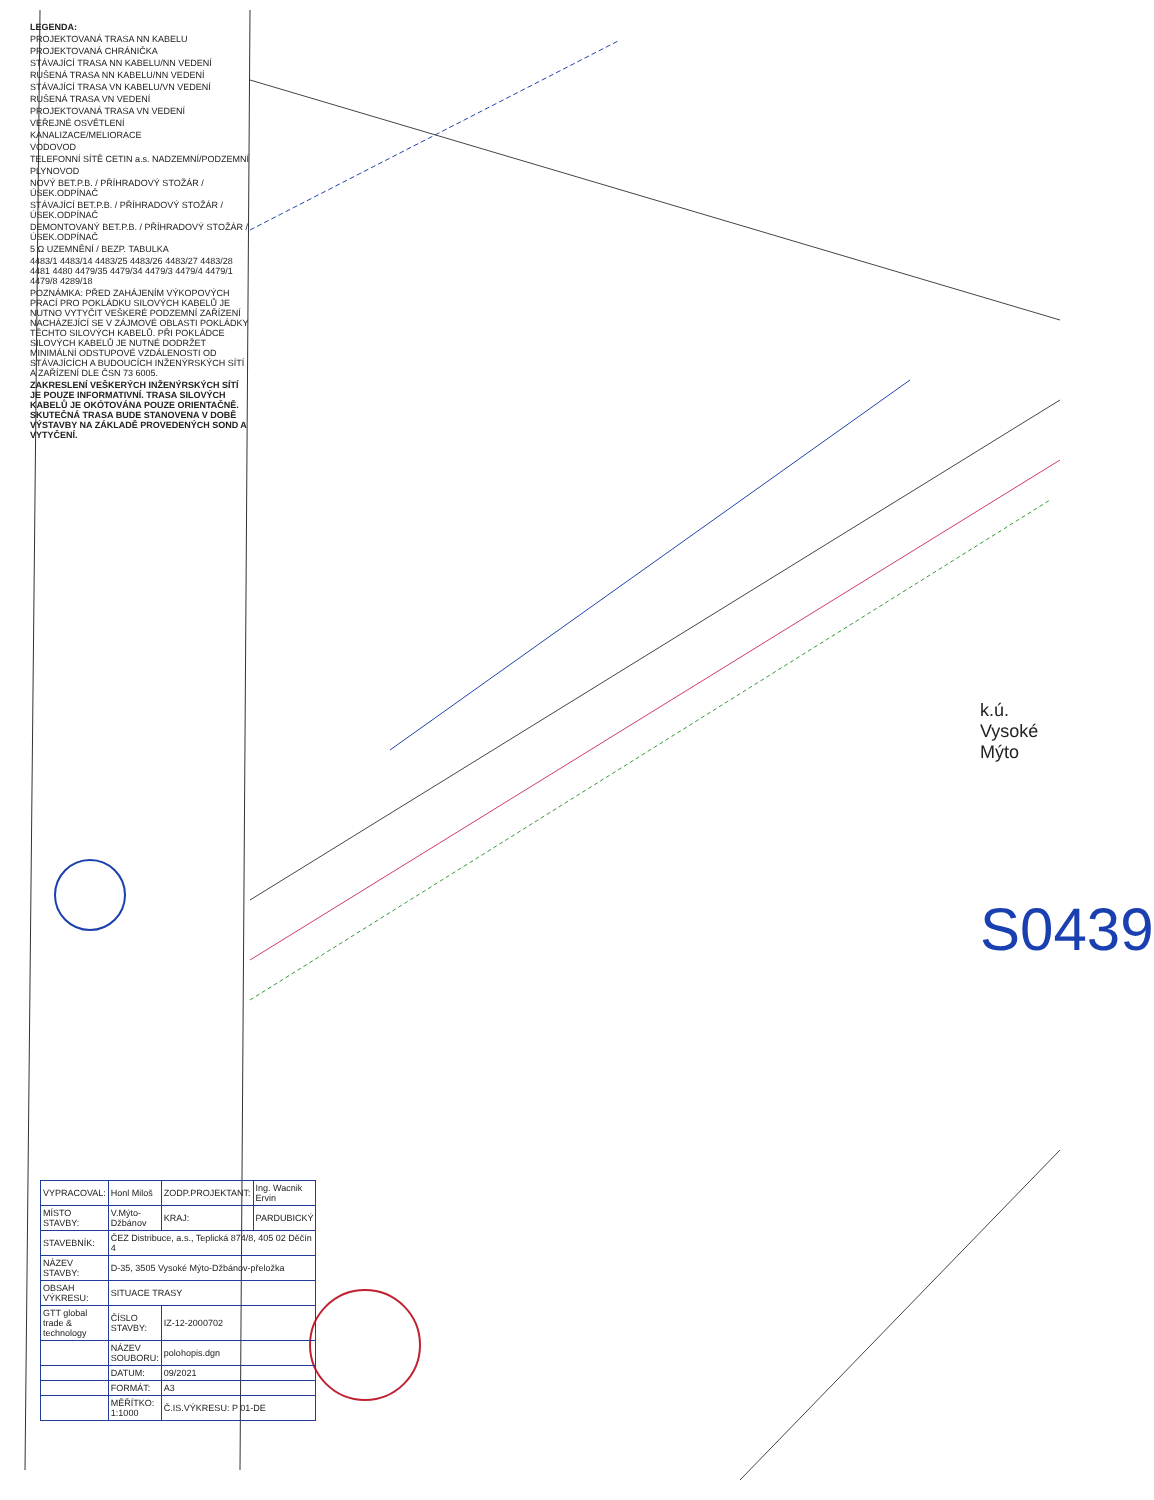LEGENDA:
PROJEKTOVANÁ TRASA NN KABELU
PROJEKTOVANÁ CHRÁNIČKA
STÁVAJÍCÍ TRASA NN KABELU/NN VEDENÍ
RUŠENÁ TRASA NN KABELU/NN VEDENÍ
STÁVAJÍCÍ TRASA VN KABELU/VN VEDENÍ
RUŠENÁ TRASA VN VEDENÍ
PROJEKTOVANÁ TRASA VN VEDENÍ
VEŘEJNÉ OSVĚTLENÍ
KANALIZACE/MELIORACE
VODOVOD
TELEFONNÍ SÍTĚ CETIN a.s. NADZEMNÍ/PODZEMNÍ
PLYNOVOD
NOVÝ BET.P.B. / PŘÍHRADOVÝ STOŽÁR / ÚSEK.ODPÍNAČ
STÁVAJÍCÍ BET.P.B. / PŘÍHRADOVÝ STOŽÁR / ÚSEK.ODPÍNAČ
DEMONTOVANÝ BET.P.B. / PŘÍHRADOVÝ STOŽÁR / ÚSEK.ODPÍNAČ
5 Ω UZEMNĚNÍ / BEZP. TABULKA
4483/1 4483/14 4483/25 4483/26 4483/27 4483/28 4481 4480 4479/35 4479/34 4479/3 4479/4 4479/1 4479/8 4289/18
POZNÁMKA: PŘED ZAHÁJENÍM VÝKOPOVÝCH PRACÍ PRO POKLÁDKU SILOVÝCH KABELŮ JE NUTNO VYTYČIT VEŠKERÉ PODZEMNÍ ZAŘÍZENÍ NACHÁZEJÍCÍ SE V ZÁJMOVÉ OBLASTI POKLÁDKY TĚCHTO SILOVÝCH KABELŮ. PŘI POKLÁDCE SILOVÝCH KABELŮ JE NUTNÉ DODRŽET MINIMÁLNÍ ODSTUPOVÉ VZDÁLENOSTI OD STÁVAJÍCÍCH A BUDOUCÍCH INŽENÝRSKÝCH SÍTÍ A ZAŘÍZENÍ DLE ČSN 73 6005.
ZAKRESLENÍ VEŠKERÝCH INŽENÝRSKÝCH SÍTÍ JE POUZE INFORMATIVNÍ. TRASA SILOVÝCH KABELŮ JE OKÓTOVÁNA POUZE ORIENTAČNĚ. SKUTEČNÁ TRASA BUDE STANOVENA V DOBĚ VÝSTAVBY NA ZÁKLADĚ PROVEDENÝCH SOND A VYTYČENÍ.
k.ú. Vysoké Mýto
S0439
| VYPRACOVAL: | Honl Miloš | ZODP.PROJEKTANT: | Ing. Wacnik Ervin |
| MÍSTO STAVBY: | V.Mýto-Džbánov | KRAJ: | PARDUBICKÝ |
| STAVEBNÍK: | ČEZ Distribuce, a.s., Teplická 874/8, 405 02 Děčín 4 | | |
| NÁZEV STAVBY: | D-35, 3505 Vysoké Mýto-Džbánov-přeložka | | |
| OBSAH VÝKRESU: | SITUACE TRASY | | |
| GTT global trade & technology | ČÍSLO STAVBY: | IZ-12-2000702 | |
| | NÁZEV SOUBORU: | polohopis.dgn | |
| | DATUM: | 09/2021 | |
| | FORMÁT: | A3 | |
| | MĚŘÍTKO: 1:1000 | Č.IS.VÝKRESU: P 01-DE | |